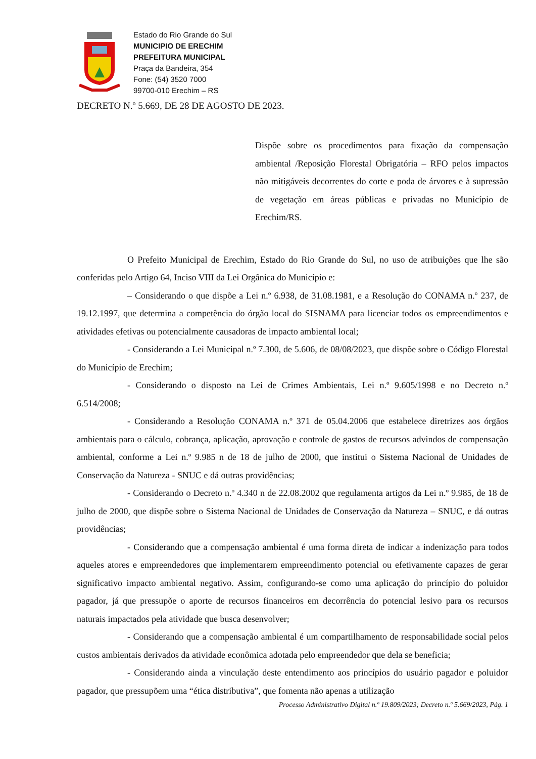Estado do Rio Grande do Sul
MUNICIPIO DE ERECHIM
PREFEITURA MUNICIPAL
Praça da Bandeira, 354
Fone: (54) 3520 7000
99700-010 Erechim – RS
DECRETO N.º 5.669, DE 28 DE AGOSTO DE 2023.
Dispõe sobre os procedimentos para fixação da compensação ambiental /Reposição Florestal Obrigatória – RFO pelos impactos não mitigáveis decorrentes do corte e poda de árvores e à supressão de vegetação em áreas públicas e privadas no Município de Erechim/RS.
O Prefeito Municipal de Erechim, Estado do Rio Grande do Sul, no uso de atribuições que lhe são conferidas pelo Artigo 64, Inciso VIII da Lei Orgânica do Município e:
– Considerando o que dispõe a Lei n.º 6.938, de 31.08.1981, e a Resolução do CONAMA n.º 237, de 19.12.1997, que determina a competência do órgão local do SISNAMA para licenciar todos os empreendimentos e atividades efetivas ou potencialmente causadoras de impacto ambiental local;
- Considerando a Lei Municipal n.º 7.300, de 5.606, de 08/08/2023, que dispõe sobre o Código Florestal do Município de Erechim;
- Considerando o disposto na Lei de Crimes Ambientais, Lei n.º 9.605/1998 e no Decreto n.º 6.514/2008;
- Considerando a Resolução CONAMA n.º 371 de 05.04.2006 que estabelece diretrizes aos órgãos ambientais para o cálculo, cobrança, aplicação, aprovação e controle de gastos de recursos advindos de compensação ambiental, conforme a Lei n.º 9.985 n de 18 de julho de 2000, que institui o Sistema Nacional de Unidades de Conservação da Natureza - SNUC e dá outras providências;
- Considerando o Decreto n.º 4.340 n de 22.08.2002 que regulamenta artigos da Lei n.º 9.985, de 18 de julho de 2000, que dispõe sobre o Sistema Nacional de Unidades de Conservação da Natureza – SNUC, e dá outras providências;
- Considerando que a compensação ambiental é uma forma direta de indicar a indenização para todos aqueles atores e empreendedores que implementarem empreendimento potencial ou efetivamente capazes de gerar significativo impacto ambiental negativo. Assim, configurando-se como uma aplicação do princípio do poluidor pagador, já que pressupõe o aporte de recursos financeiros em decorrência do potencial lesivo para os recursos naturais impactados pela atividade que busca desenvolver;
- Considerando que a compensação ambiental é um compartilhamento de responsabilidade social pelos custos ambientais derivados da atividade econômica adotada pelo empreendedor que dela se beneficia;
- Considerando ainda a vinculação deste entendimento aos princípios do usuário pagador e poluidor pagador, que pressupõem uma “ética distributiva”, que fomenta não apenas a utilização
Processo Administrativo Digital n.º 19.809/2023; Decreto n.º 5.669/2023, Pág. 1